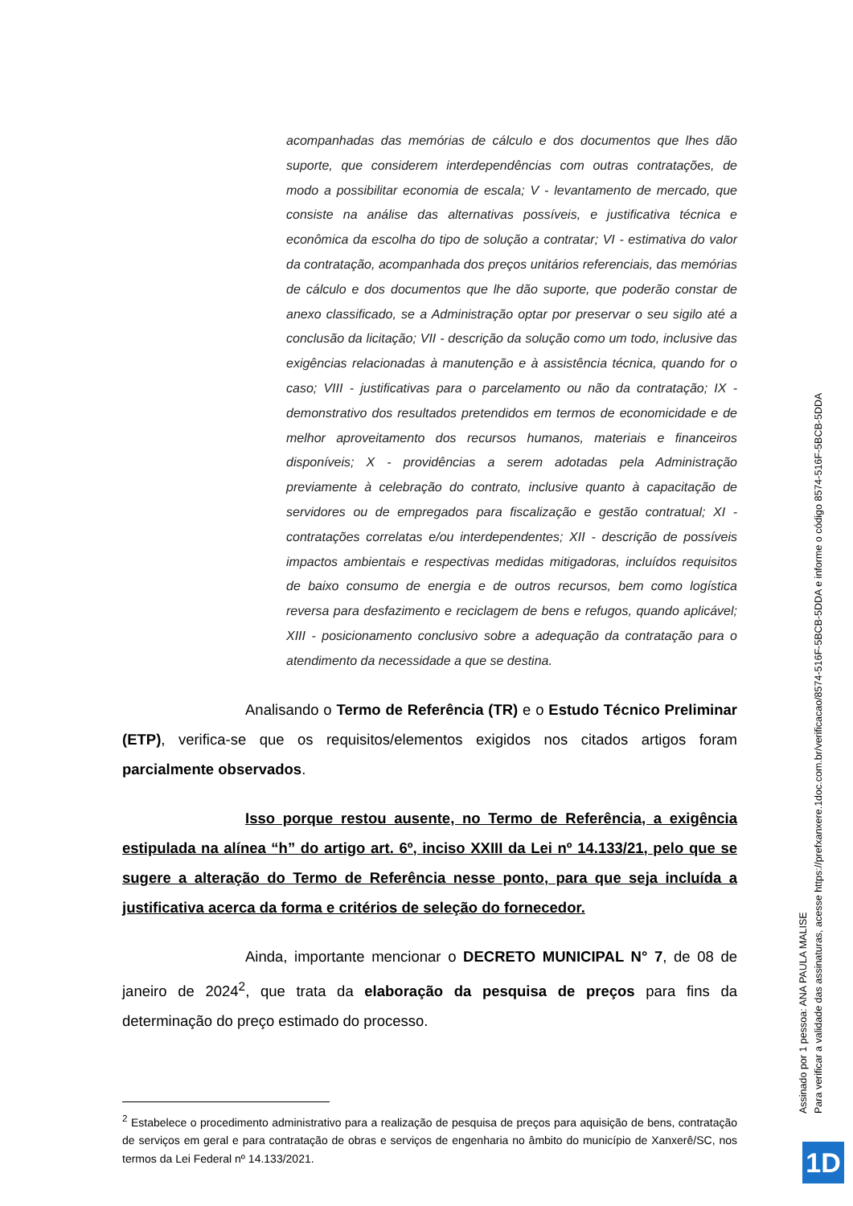acompanhadas das memórias de cálculo e dos documentos que lhes dão suporte, que considerem interdependências com outras contratações, de modo a possibilitar economia de escala; V - levantamento de mercado, que consiste na análise das alternativas possíveis, e justificativa técnica e econômica da escolha do tipo de solução a contratar; VI - estimativa do valor da contratação, acompanhada dos preços unitários referenciais, das memórias de cálculo e dos documentos que lhe dão suporte, que poderão constar de anexo classificado, se a Administração optar por preservar o seu sigilo até a conclusão da licitação; VII - descrição da solução como um todo, inclusive das exigências relacionadas à manutenção e à assistência técnica, quando for o caso; VIII - justificativas para o parcelamento ou não da contratação; IX - demonstrativo dos resultados pretendidos em termos de economicidade e de melhor aproveitamento dos recursos humanos, materiais e financeiros disponíveis; X - providências a serem adotadas pela Administração previamente à celebração do contrato, inclusive quanto à capacitação de servidores ou de empregados para fiscalização e gestão contratual; XI - contratações correlatas e/ou interdependentes; XII - descrição de possíveis impactos ambientais e respectivas medidas mitigadoras, incluídos requisitos de baixo consumo de energia e de outros recursos, bem como logística reversa para desfazimento e reciclagem de bens e refugos, quando aplicável; XIII - posicionamento conclusivo sobre a adequação da contratação para o atendimento da necessidade a que se destina.
Analisando o Termo de Referência (TR) e o Estudo Técnico Preliminar (ETP), verifica-se que os requisitos/elementos exigidos nos citados artigos foram parcialmente observados.
Isso porque restou ausente, no Termo de Referência, a exigência estipulada na alínea “h” do artigo art. 6º, inciso XXIII da Lei nº 14.133/21, pelo que se sugere a alteração do Termo de Referência nesse ponto, para que seja incluída a justificativa acerca da forma e critérios de seleção do fornecedor.
Ainda, importante mencionar o DECRETO MUNICIPAL N° 7, de 08 de janeiro de 2024<sup>2</sup>, que trata da elaboração da pesquisa de preços para fins da determinação do preço estimado do processo.
<sup>2</sup> Estabelece o procedimento administrativo para a realização de pesquisa de preços para aquisição de bens, contratação de serviços em geral e para contratação de obras e serviços de engenharia no âmbito do município de Xanxerê/SC, nos termos da Lei Federal nº 14.133/2021.
Assinado por 1 pessoa: ANA PAULA MALISE
Para verificar a validade das assinaturas, acesse https://prefxanxere.1doc.com.br/verificacao/8574-516F-5BCB-5DDA e informe o código 8574-516F-5BCB-5DDA
1D